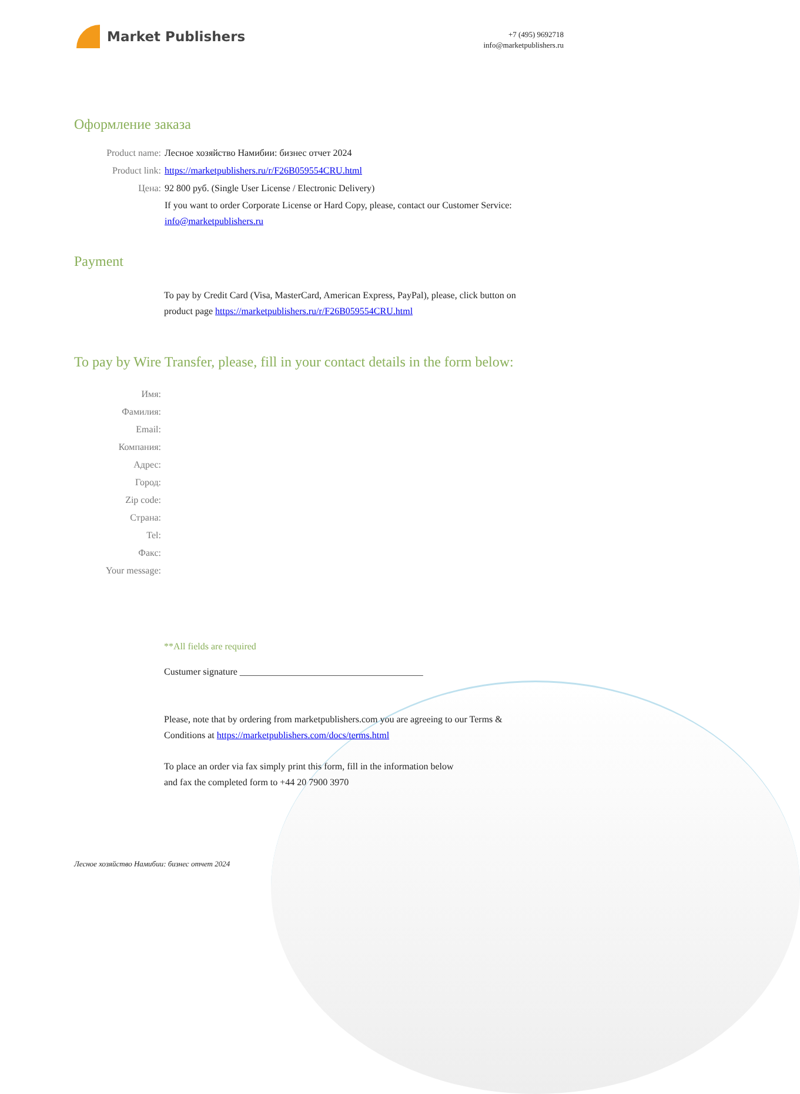Market Publishers
+7 (495) 9692718
info@marketpublishers.ru
Оформление заказа
Product name: Лесное хозяйство Намибии: бизнес отчет 2024
Product link: https://marketpublishers.ru/r/F26B059554CRU.html
Цена: 92 800 руб. (Single User License / Electronic Delivery)
If you want to order Corporate License or Hard Copy, please, contact our Customer Service:
info@marketpublishers.ru
Payment
To pay by Credit Card (Visa, MasterCard, American Express, PayPal), please, click button on product page https://marketpublishers.ru/r/F26B059554CRU.html
To pay by Wire Transfer, please, fill in your contact details in the form below:
Имя:
Фамилия:
Email:
Компания:
Адрес:
Город:
Zip code:
Страна:
Tel:
Факс:
Your message:
**All fields are required
Custumer signature _______________________________________
Please, note that by ordering from marketpublishers.com you are agreeing to our Terms & Conditions at https://marketpublishers.com/docs/terms.html
To place an order via fax simply print this form, fill in the information below
and fax the completed form to +44 20 7900 3970
Лесное хозяйство Намибии: бизнес отчет 2024